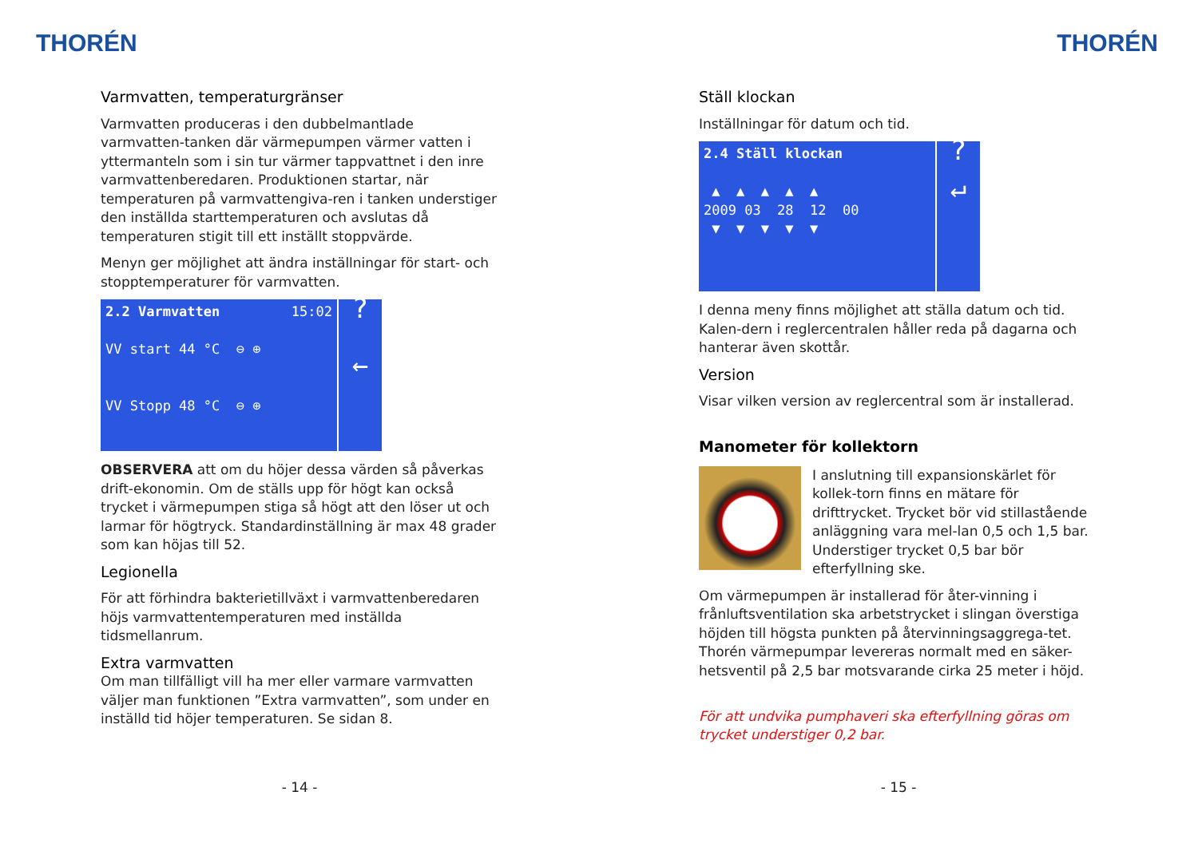THORÉN
Varmvatten, temperaturgränser
Varmvatten produceras i den dubbelmantlade varmvatten-tanken där värmepumpen värmer vatten i yttermanteln som i sin tur värmer tappvattnet i den inre varmvattenberedaren. Produktionen startar, när temperaturen på varmvattengiva-ren i tanken understiger den inställda starttemperaturen och avslutas då temperaturen stigit till ett inställt stoppvärde.
Menyn ger möjlighet att ändra inställningar för start- och stopptemperaturer för varmvatten.
2.2 Varmvatten 15:02
VV start 44 °C ⊖ ⊕
VV Stopp 48 °C ⊖ ⊕
?
←
OBSERVERA att om du höjer dessa värden så påverkas drift-ekonomin. Om de ställs upp för högt kan också trycket i värmepumpen stiga så högt att den löser ut och larmar för högtryck. Standardinställning är max 48 grader som kan höjas till 52.
Legionella
För att förhindra bakterietillväxt i varmvattenberedaren höjs varmvattentemperaturen med inställda tidsmellanrum.
Extra varmvatten
Om man tillfälligt vill ha mer eller varmare varmvatten väljer man funktionen ”Extra varmvatten”, som under en inställd tid höjer temperaturen. Se sidan 8.
- 14 -
THORÉN
Ställ klockan
Inställningar för datum och tid.
2.4 Ställ klockan
▲ ▲ ▲ ▲ ▲
2009 03 28 12 00
▼ ▼ ▼ ▼ ▼
?
↵
I denna meny finns möjlighet att ställa datum och tid. Kalen-dern i reglercentralen håller reda på dagarna och hanterar även skottår.
Version
Visar vilken version av reglercentral som är installerad.
Manometer för kollektorn
I anslutning till expansionskärlet för kollek-torn finns en mätare för drifttrycket. Trycket bör vid stillastående anläggning vara mel-lan 0,5 och 1,5 bar. Understiger trycket 0,5 bar bör efterfyllning ske.
Om värmepumpen är installerad för åter-vinning i frånluftsventilation ska arbetstrycket i slingan överstiga höjden till högsta punkten på återvinningsaggrega-tet. Thorén värmepumpar levereras normalt med en säker-hetsventil på 2,5 bar motsvarande cirka 25 meter i höjd.
För att undvika pumphaveri ska efterfyllning göras om trycket understiger 0,2 bar.
- 15 -